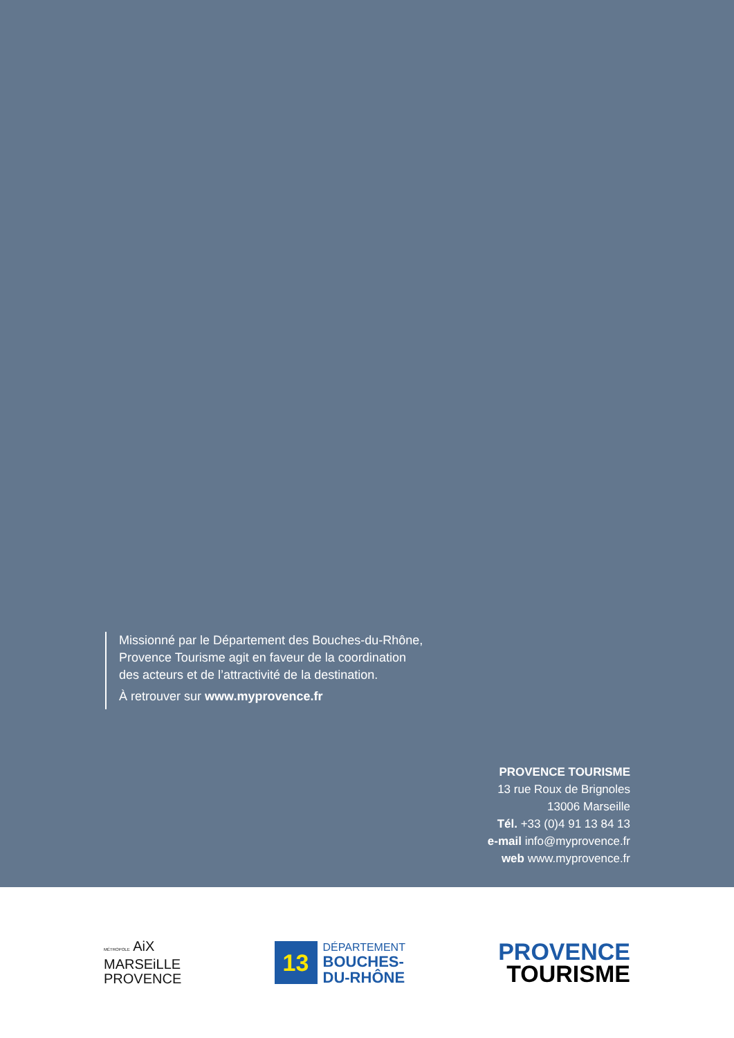Missionné par le Département des Bouches-du-Rhône,
Provence Tourisme agit en faveur de la coordination
des acteurs et de l’attractivité de la destination.
À retrouver sur www.myprovence.fr
PROVENCE TOURISME
13 rue Roux de Brignoles
13006 Marseille
Tél. +33 (0)4 91 13 84 13
e-mail info@myprovence.fr
web www.myprovence.fr
MÉTROPOLE AiX
MARSEiLLE
PROVENCE
13
DÉPARTEMENT
BOUCHES-
DU-RHÔNE
PROVENCE
TOURISME